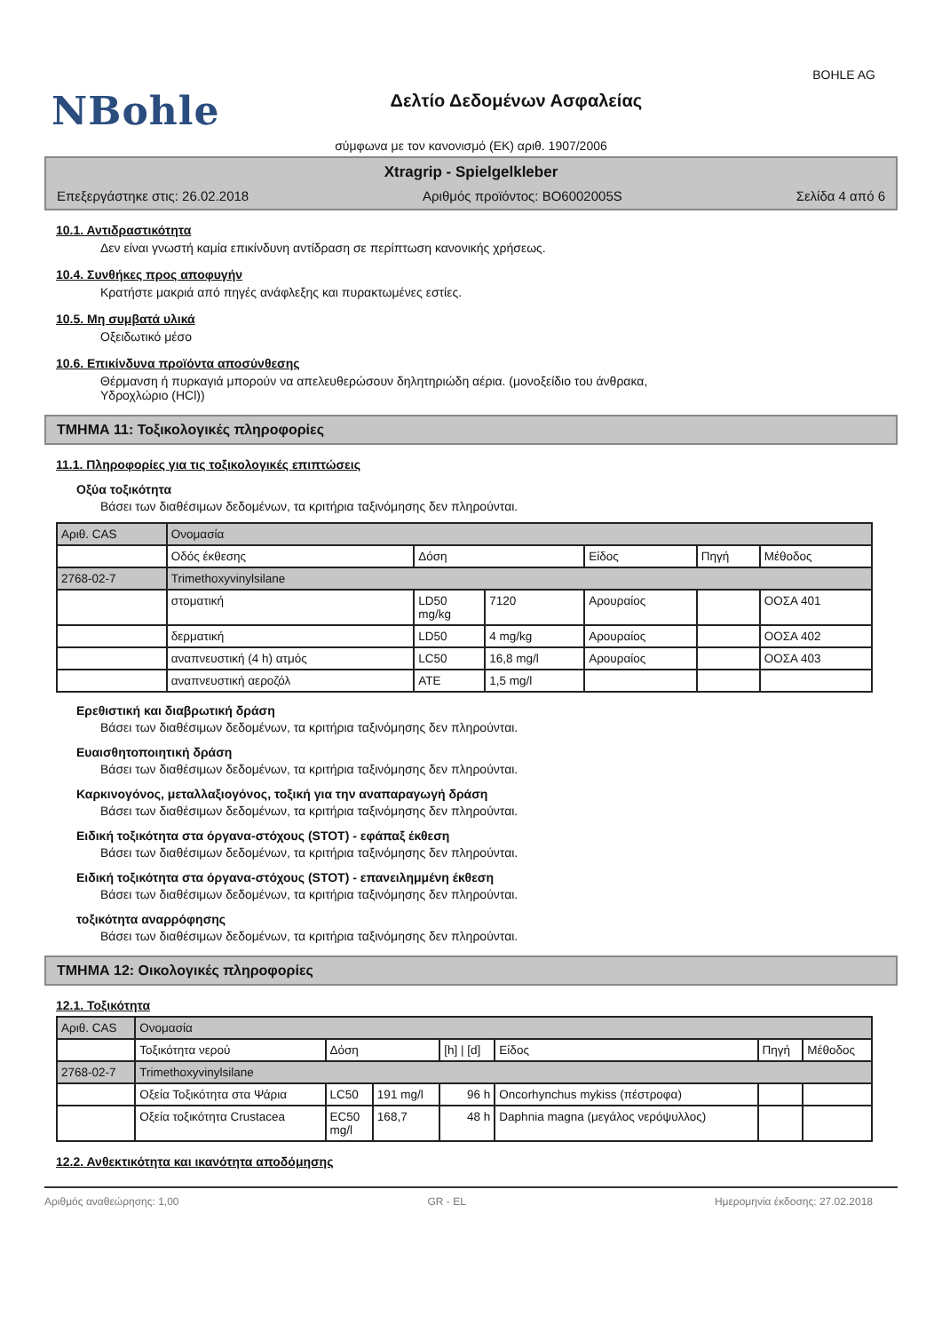NBohle
Δελτίο Δεδομένων Ασφαλείας
BOHLE AG
σύμφωνα με τον κανονισμό (ΕΚ) αριθ. 1907/2006
Xtragrip - Spielgelkleber
Επεξεργάστηκε στις: 26.02.2018 Αριθμός προϊόντος: BO6002005S Σελίδα 4 από 6
10.1. Αντιδραστικότητα
Δεν είναι γνωστή καμία επικίνδυνη αντίδραση σε περίπτωση κανονικής χρήσεως.
10.4. Συνθήκες προς αποφυγήν
Κρατήστε μακριά από πηγές ανάφλεξης και πυρακτωμένες εστίες.
10.5. Μη συμβατά υλικά
Οξειδωτικό μέσο
10.6. Επικίνδυνα προϊόντα αποσύνθεσης
Θέρμανση ή πυρκαγιά μπορούν να απελευθερώσουν δηλητηριώδη αέρια. (μονοξείδιο του άνθρακα,
Υδροχλώριο (HCl))
ΤΜΗΜΑ 11: Τοξικολογικές πληροφορίες
11.1. Πληροφορίες για τις τοξικολογικές επιπτώσεις
Οξύα τοξικότητα
Βάσει των διαθέσιμων δεδομένων, τα κριτήρια ταξινόμησης δεν πληρούνται.
| Αριθ. CAS | Ονομασία | | | | | |
| --- | --- | --- | --- | --- | --- | --- |
| | Οδός έκθεσης | Δόση | | Είδος | Πηγή | Μέθοδος |
| 2768-02-7 | Trimethoxyvinylsilane | | | | | |
| | στοματική | LD50 mg/kg | 7120 | Αρουραίος | | ΟΟΣΑ 401 |
| | δερματική | LD50 | 4 mg/kg | Αρουραίος | | ΟΟΣΑ 402 |
| | αναπνευστική (4 h) ατμός | LC50 | 16,8 mg/l | Αρουραίος | | ΟΟΣΑ 403 |
| | αναπνευστική αεροζόλ | ATE | 1,5 mg/l | | | |
Ερεθιστική και διαβρωτική δράση
Βάσει των διαθέσιμων δεδομένων, τα κριτήρια ταξινόμησης δεν πληρούνται.
Ευαισθητοποιητική δράση
Βάσει των διαθέσιμων δεδομένων, τα κριτήρια ταξινόμησης δεν πληρούνται.
Καρκινογόνος, μεταλλαξιογόνος, τοξική για την αναπαραγωγή δράση
Βάσει των διαθέσιμων δεδομένων, τα κριτήρια ταξινόμησης δεν πληρούνται.
Ειδική τοξικότητα στα όργανα-στόχους (STOT) - εφάπαξ έκθεση
Βάσει των διαθέσιμων δεδομένων, τα κριτήρια ταξινόμησης δεν πληρούνται.
Ειδική τοξικότητα στα όργανα-στόχους (STOT) - επανειλημμένη έκθεση
Βάσει των διαθέσιμων δεδομένων, τα κριτήρια ταξινόμησης δεν πληρούνται.
τοξικότητα αναρρόφησης
Βάσει των διαθέσιμων δεδομένων, τα κριτήρια ταξινόμησης δεν πληρούνται.
ΤΜΗΜΑ 12: Οικολογικές πληροφορίες
12.1. Τοξικότητα
| Αριθ. CAS | Ονομασία | | | | | | |
| --- | --- | --- | --- | --- | --- | --- | --- |
| | Τοξικότητα νερού | Δόση | | [h] / [d] | Είδος | Πηγή | Μέθοδος |
| 2768-02-7 | Trimethoxyvinylsilane | | | | | | |
| | Οξεία Τοξικότητα στα Ψάρια | LC50 | 191 mg/l | 96 h | Oncorhynchus mykiss (πέστροφα) | | |
| | Οξεία τοξικότητα Crustacea | EC50 mg/l | 168,7 | 48 h | Daphnia magna (μεγάλος νερόψυλλος) | | |
12.2. Ανθεκτικότητα και ικανότητα αποδόμησης
Αριθμός αναθεώρησης: 1,00 GR - EL Ημερομηνία έκδοσης: 27.02.2018